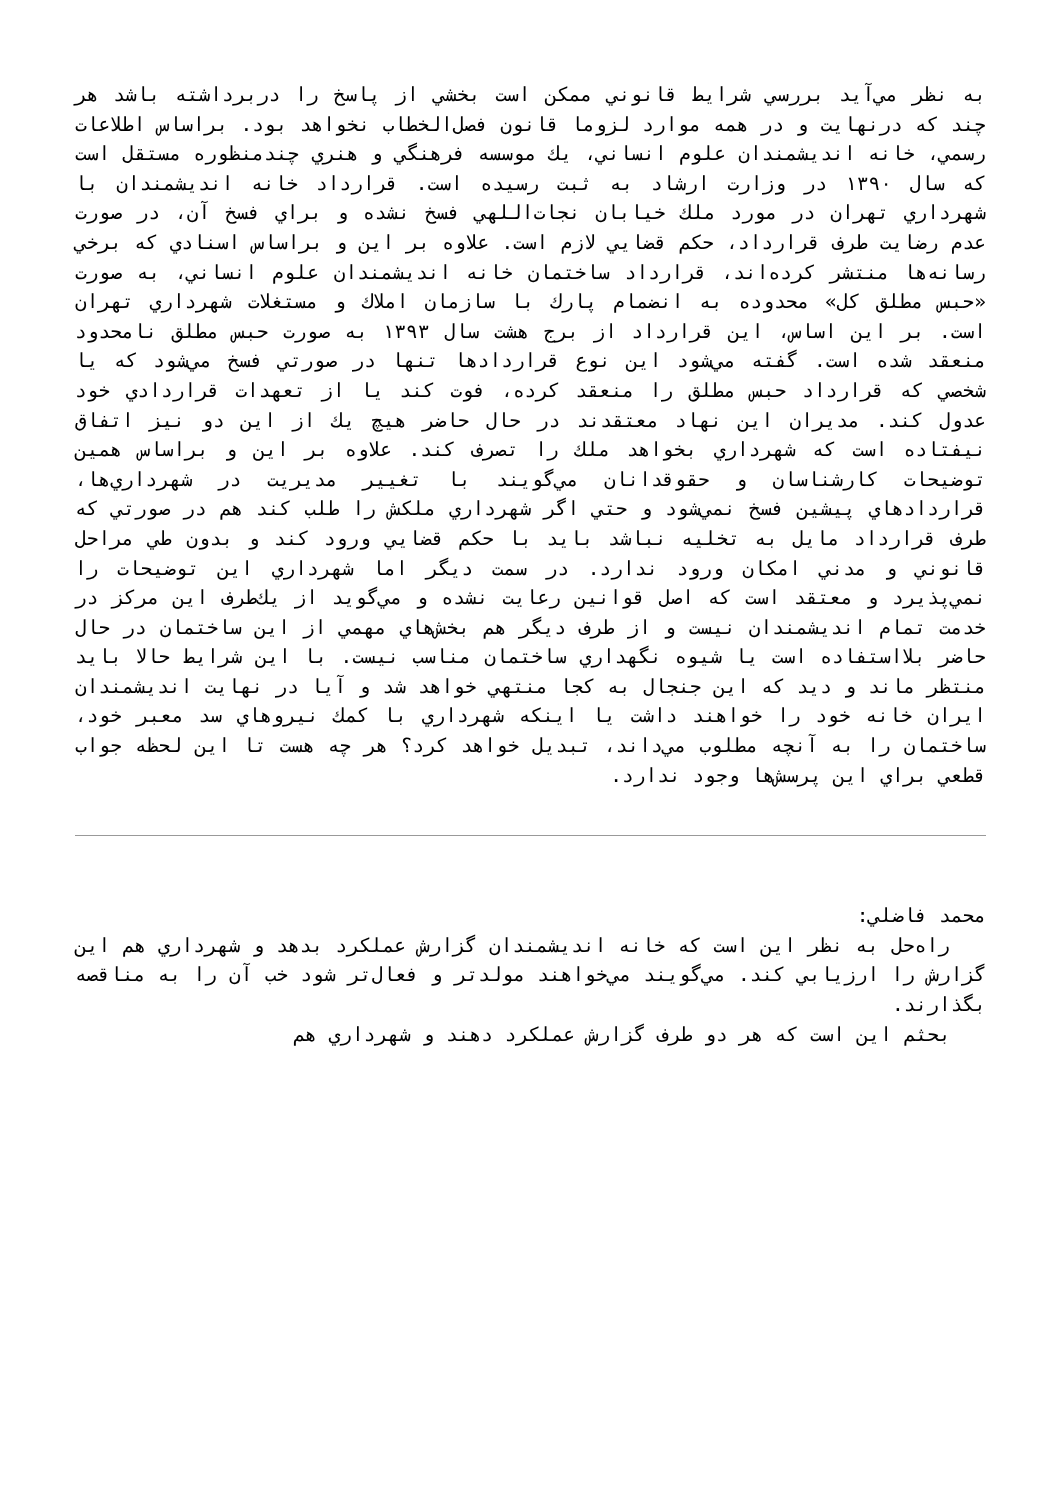به نظر مي‌آيد بررسي شرايط قانوني ممكن است بخشي از پاسخ را دربرداشته باشد هر چند كه درنهايت و در همه موارد لزوما قانون فصل‌الخطاب نخواهد بود. براساس اطلاعات رسمي، خانه انديشمندان علوم انساني، يك موسسه فرهنگي و هنري چندمنظوره مستقل است كه سال ۱۳۹۰ در وزارت ارشاد به ثبت رسيده است. قرارداد خانه انديشمندان با شهرداري تهران در مورد ملك خيابان نجات‌اللهي فسخ نشده و براي فسخ آن، در صورت عدم رضايت طرف قرارداد، حكم قضايي لازم است. علاوه بر اين و براساس اسنادي كه برخي رسانه‌ها منتشر كرده‌اند، قرارداد ساختمان خانه انديشمندان علوم انساني، به صورت «حبس مطلق كل» محدوده به انضمام پارك با سازمان املاك و مستغلات شهرداري تهران است. بر اين اساس، اين قرارداد از برج هشت سال ۱۳۹۳ به صورت حبس مطلق نامحدود منعقد شده است. گفته مي‌شود اين نوع قراردادها تنها در صورتي فسخ مي‌شود كه يا شخصي كه قرارداد حبس مطلق را منعقد كرده، فوت كند يا از تعهدات قراردادي خود عدول كند. مديران اين نهاد معتقدند در حال حاضر هيچ يك از اين دو نيز اتفاق نيفتاده است كه شهرداري بخواهد ملك را تصرف كند. علاوه بر اين و براساس همين توضيحات كارشناسان و حقوقدانان مي‌گويند با تغيير مديريت در شهرداري‌ها، قراردادهاي پيشين فسخ نمي‌شود و حتي اگر شهرداري ملكش را طلب كند هم در صورتي كه طرف قرارداد مايل به تخليه نباشد بايد با حكم قضايي ورود كند و بدون طي مراحل قانوني و مدني امكان ورود ندارد. در سمت ديگر اما شهرداري اين توضيحات را نمي‌پذيرد و معتقد است كه اصل قوانين رعايت نشده و مي‌گويد از يك‌طرف اين مركز در خدمت تمام انديشمندان نيست و از طرف ديگر هم بخش‌هاي مهمي از اين ساختمان در حال حاضر بلااستفاده است يا شيوه نگهداري ساختمان مناسب نيست. با اين شرايط حالا بايد منتظر ماند و ديد كه اين جنجال به كجا منتهي خواهد شد و آيا در نهايت انديشمندان ايران خانه خود را خواهند داشت يا اينكه شهرداري با كمك نيروهاي سد معبر خود، ساختمان را به آنچه مطلوب مي‌داند، تبديل خواهد كرد؟ هر چه هست تا اين لحظه جواب قطعي براي اين پرسش‌ها وجود ندارد.
محمد فاضلي:
راه‌حل به نظر اين است كه خانه انديشمندان گزارش عملكرد بدهد و شهرداري هم اين گزارش را ارزيابي كند. مي‌گويند مي‌خواهند مولدتر و فعال‌تر شود خب آن را به مناقصه بگذارند.
بحثم اين است كه هر دو طرف گزارش عملكرد دهند و شهرداري هم